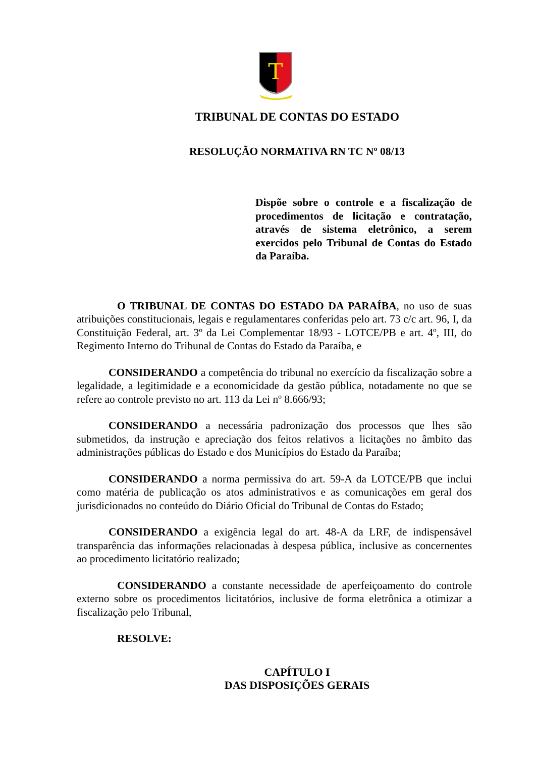T
TRIBUNAL DE CONTAS DO ESTADO
RESOLUÇÃO NORMATIVA RN TC Nº 08/13
Dispõe sobre o controle e a fiscalização de procedimentos de licitação e contratação, através de sistema eletrônico, a serem exercidos pelo Tribunal de Contas do Estado da Paraíba.
O TRIBUNAL DE CONTAS DO ESTADO DA PARAÍBA, no uso de suas atribuições constitucionais, legais e regulamentares conferidas pelo art. 73 c/c art. 96, I, da Constituição Federal, art. 3º da Lei Complementar 18/93 - LOTCE/PB e art. 4º, III, do Regimento Interno do Tribunal de Contas do Estado da Paraíba, e
CONSIDERANDO a competência do tribunal no exercício da fiscalização sobre a legalidade, a legitimidade e a economicidade da gestão pública, notadamente no que se refere ao controle previsto no art. 113 da Lei nº 8.666/93;
CONSIDERANDO a necessária padronização dos processos que lhes são submetidos, da instrução e apreciação dos feitos relativos a licitações no âmbito das administrações públicas do Estado e dos Municípios do Estado da Paraíba;
CONSIDERANDO a norma permissiva do art. 59-A da LOTCE/PB que inclui como matéria de publicação os atos administrativos e as comunicações em geral dos jurisdicionados no conteúdo do Diário Oficial do Tribunal de Contas do Estado;
CONSIDERANDO a exigência legal do art. 48-A da LRF, de indispensável transparência das informações relacionadas à despesa pública, inclusive as concernentes ao procedimento licitatório realizado;
CONSIDERANDO a constante necessidade de aperfeiçoamento do controle externo sobre os procedimentos licitatórios, inclusive de forma eletrônica a otimizar a fiscalização pelo Tribunal,
RESOLVE:
CAPÍTULO I
DAS DISPOSIÇÕES GERAIS